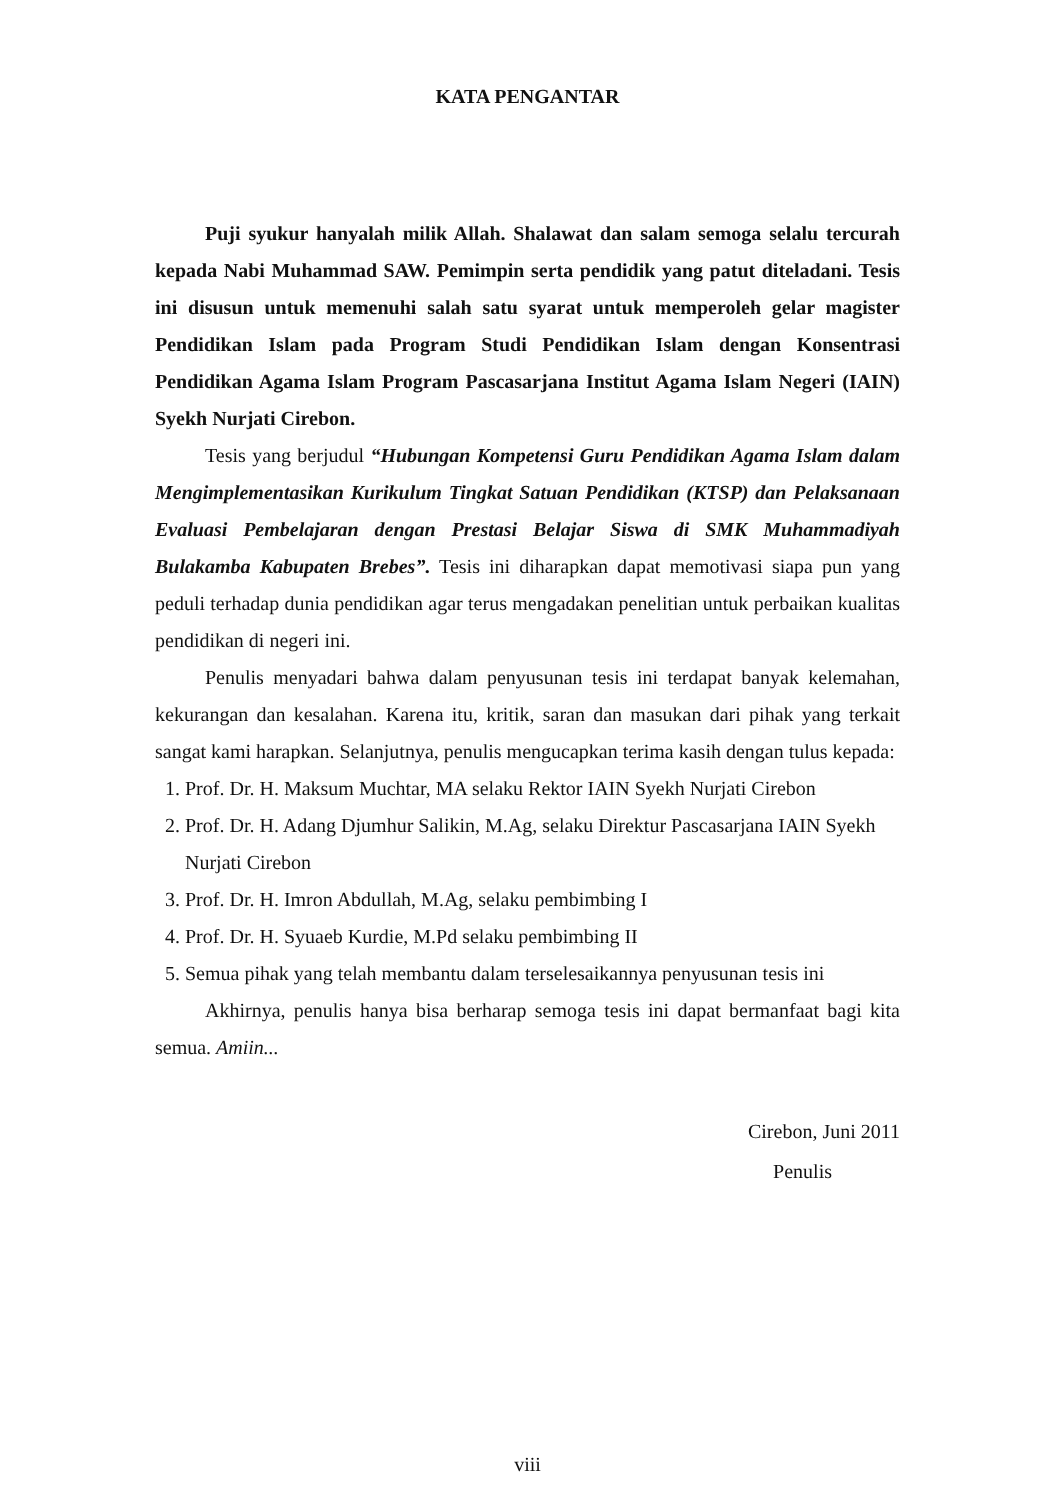KATA PENGANTAR
Puji syukur hanyalah milik Allah. Shalawat dan salam semoga selalu tercurah kepada Nabi Muhammad SAW. Pemimpin serta pendidik yang patut diteladani. Tesis ini disusun untuk memenuhi salah satu syarat untuk memperoleh gelar magister Pendidikan Islam pada Program Studi Pendidikan Islam dengan Konsentrasi Pendidikan Agama Islam Program Pascasarjana Institut Agama Islam Negeri (IAIN) Syekh Nurjati Cirebon.
Tesis yang berjudul “Hubungan Kompetensi Guru Pendidikan Agama Islam dalam Mengimplementasikan Kurikulum Tingkat Satuan Pendidikan (KTSP) dan Pelaksanaan Evaluasi Pembelajaran dengan Prestasi Belajar Siswa di SMK Muhammadiyah Bulakamba Kabupaten Brebes”. Tesis ini diharapkan dapat memotivasi siapa pun yang peduli terhadap dunia pendidikan agar terus mengadakan penelitian untuk perbaikan kualitas pendidikan di negeri ini.
Penulis menyadari bahwa dalam penyusunan tesis ini terdapat banyak kelemahan, kekurangan dan kesalahan. Karena itu, kritik, saran dan masukan dari pihak yang terkait sangat kami harapkan. Selanjutnya, penulis mengucapkan terima kasih dengan tulus kepada:
1. Prof. Dr. H. Maksum Muchtar, MA selaku Rektor IAIN Syekh Nurjati Cirebon
2. Prof. Dr. H. Adang Djumhur Salikin, M.Ag, selaku Direktur Pascasarjana IAIN Syekh Nurjati Cirebon
3. Prof. Dr. H. Imron Abdullah, M.Ag, selaku pembimbing I
4. Prof. Dr. H. Syuaeb Kurdie, M.Pd selaku pembimbing II
5. Semua pihak yang telah membantu dalam terselesaikannya penyusunan tesis ini
Akhirnya, penulis hanya bisa berharap semoga tesis ini dapat bermanfaat bagi kita semua. Amiin...
Cirebon, Juni 2011
Penulis
viii